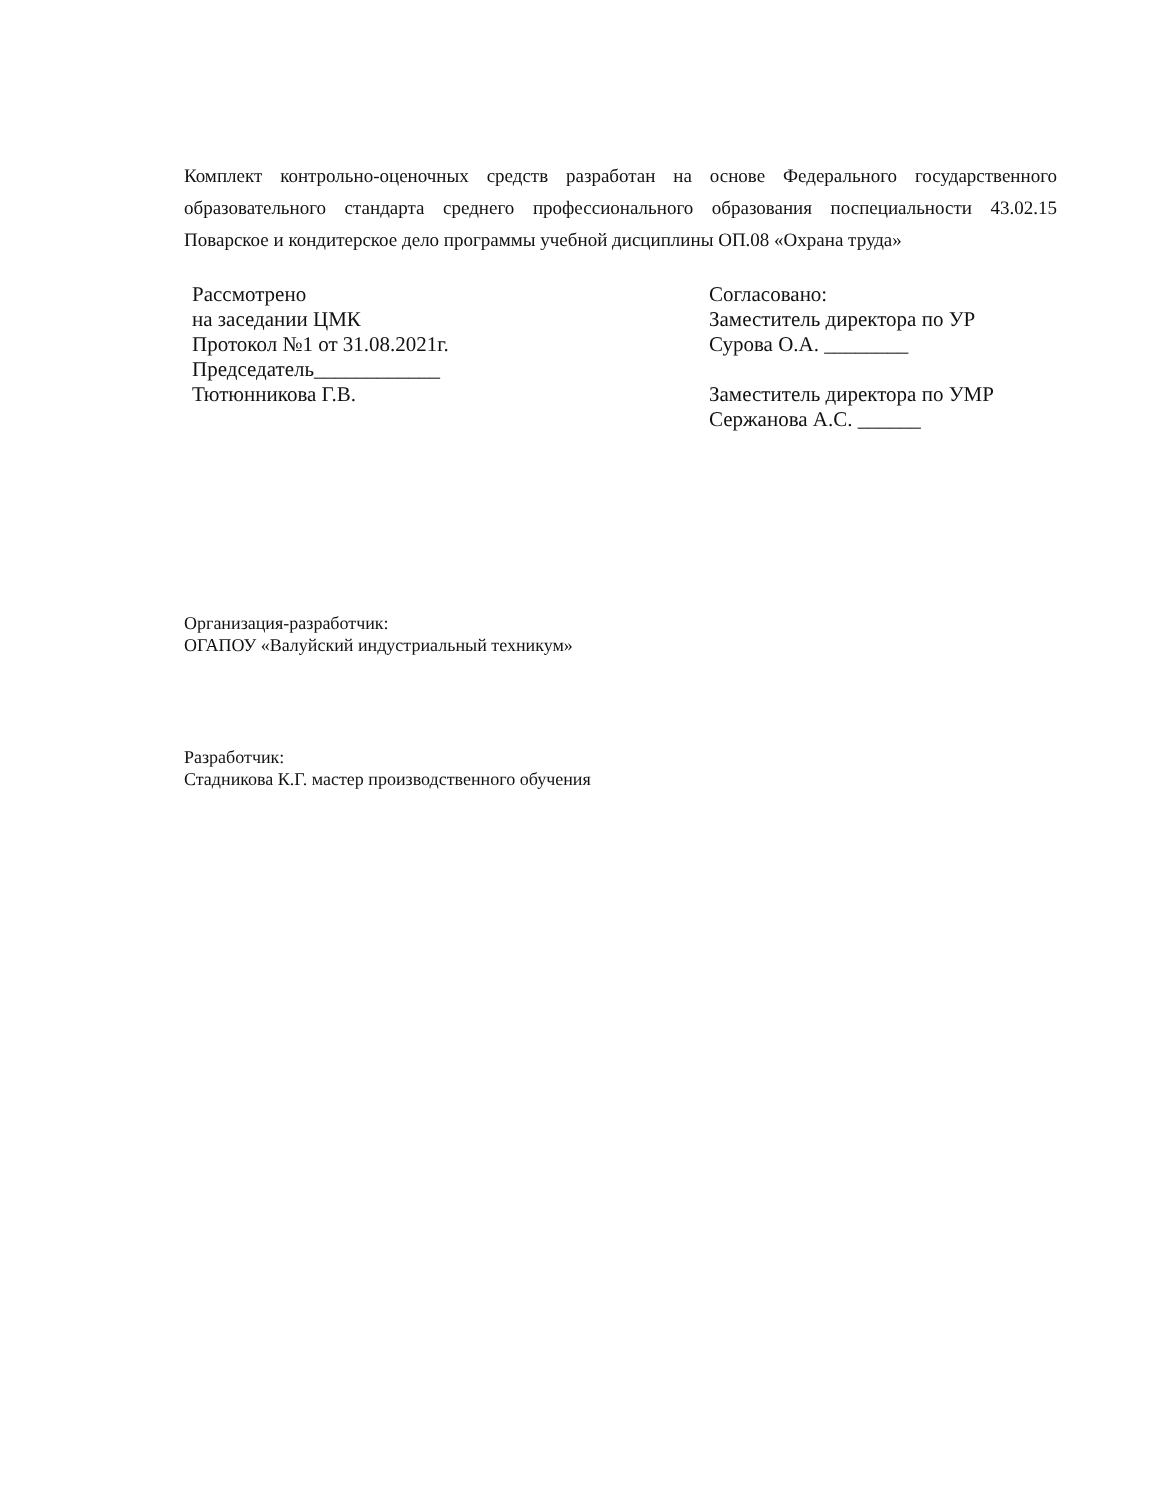Комплект контрольно-оценочных средств разработан на основе Федерального государственного образовательного стандарта среднего профессионального образования поспециальности 43.02.15 Поварское и кондитерское дело программы учебной дисциплины ОП.08 «Охрана труда»
Рассмотрено
на заседании ЦМК
Протокол №1 от 31.08.2021г.
Председатель____________
Тютюнникова Г.В.
Согласовано:
Заместитель директора по УР
Сурова О.А. ________
Заместитель директора по УМР
Сержанова А.С. ______
Организация-разработчик:
ОГАПОУ «Валуйский индустриальный техникум»
Разработчик:
Стадникова К.Г. мастер производственного обучения